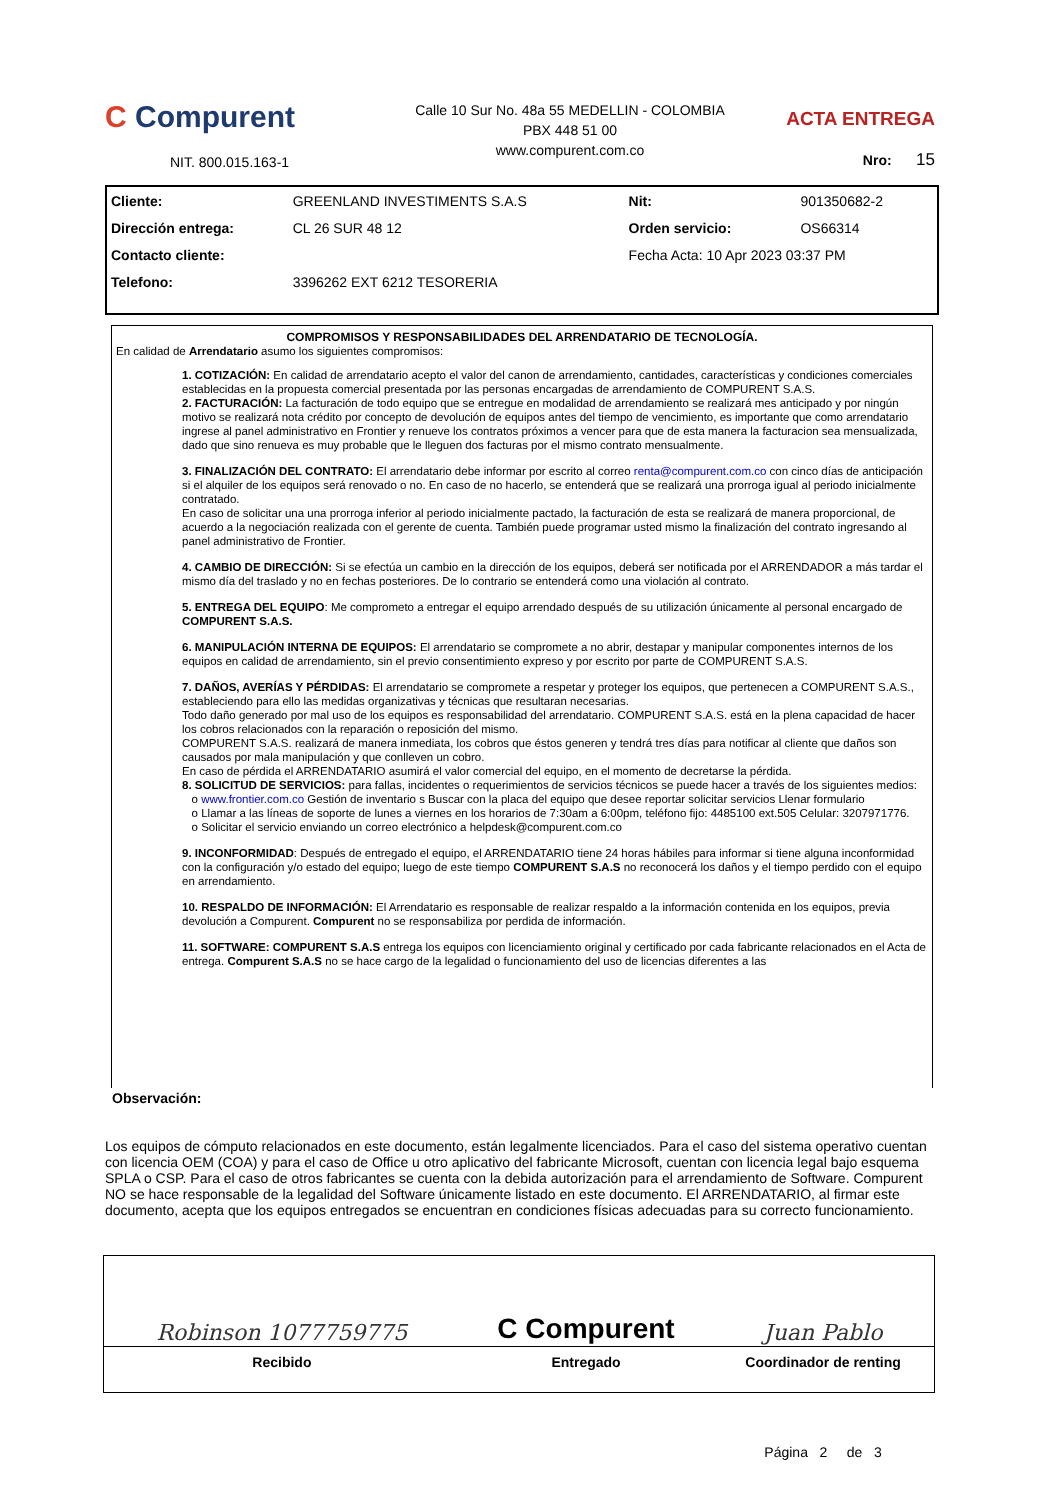C Compurent
NIT. 800.015.163-1
Calle 10 Sur No. 48a 55 MEDELLIN - COLOMBIA
PBX 448 51 00
www.compurent.com.co
ACTA ENTREGA
Nro: 15
| Cliente: | GREENLAND INVESTIMENTS S.A.S | Nit: | 901350682-2 |
| Dirección entrega: | CL 26 SUR 48 12 | Orden servicio: | OS66314 |
| Contacto cliente: | | Fecha Acta: 10 Apr 2023 03:37 PM | |
| Telefono: | 3396262 EXT 6212 TESORERIA | | |
COMPROMISOS Y RESPONSABILIDADES DEL ARRENDATARIO DE TECNOLOGÍA.
En calidad de Arrendatario asumo los siguientes compromisos:
1. COTIZACIÓN: En calidad de arrendatario acepto el valor del canon de arrendamiento, cantidades, características y condiciones comerciales establecidas en la propuesta comercial presentada por las personas encargadas de arrendamiento de COMPURENT S.A.S.
2. FACTURACIÓN: La facturación de todo equipo que se entregue en modalidad de arrendamiento se realizará mes anticipado y por ningún motivo se realizará nota crédito por concepto de devolución de equipos antes del tiempo de vencimiento, es importante que como arrendatario ingrese al panel administrativo en Frontier y renueve los contratos próximos a vencer para que de esta manera la facturacion sea mensualizada, dado que sino renueva es muy probable que le lleguen dos facturas por el mismo contrato mensualmente.
3. FINALIZACIÓN DEL CONTRATO: El arrendatario debe informar por escrito al correo renta@compurent.com.co con cinco días de anticipación si el alquiler de los equipos será renovado o no. En caso de no hacerlo, se entenderá que se realizará una prorroga igual al periodo inicialmente contratado.
En caso de solicitar una una prorroga inferior al periodo inicialmente pactado, la facturación de esta se realizará de manera proporcional, de acuerdo a la negociación realizada con el gerente de cuenta. También puede programar usted mismo la finalización del contrato ingresando al panel administrativo de Frontier.
4. CAMBIO DE DIRECCIÓN: Si se efectúa un cambio en la dirección de los equipos, deberá ser notificada por el ARRENDADOR a más tardar el mismo día del traslado y no en fechas posteriores. De lo contrario se entenderá como una violación al contrato.
5. ENTREGA DEL EQUIPO: Me comprometo a entregar el equipo arrendado después de su utilización únicamente al personal encargado de COMPURENT S.A.S.
6. MANIPULACIÓN INTERNA DE EQUIPOS: El arrendatario se compromete a no abrir, destapar y manipular componentes internos de los equipos en calidad de arrendamiento, sin el previo consentimiento expreso y por escrito por parte de COMPURENT S.A.S.
7. DAÑOS, AVERÍAS Y PÉRDIDAS: El arrendatario se compromete a respetar y proteger los equipos, que pertenecen a COMPURENT S.A.S., estableciendo para ello las medidas organizativas y técnicas que resultaran necesarias.
Todo daño generado por mal uso de los equipos es responsabilidad del arrendatario. COMPURENT S.A.S. está en la plena capacidad de hacer los cobros relacionados con la reparación o reposición del mismo.
COMPURENT S.A.S. realizará de manera inmediata, los cobros que éstos generen y tendrá tres días para notificar al cliente que daños son causados por mala manipulación y que conlleven un cobro.
En caso de pérdida el ARRENDATARIO asumirá el valor comercial del equipo, en el momento de decretarse la pérdida.
8. SOLICITUD DE SERVICIOS: para fallas, incidentes o requerimientos de servicios técnicos se puede hacer a través de los siguientes medios:
o www.frontier.com.co Gestión de inventario s Buscar con la placa del equipo que desee reportar solicitar servicios Llenar formulario
o Llamar a las líneas de soporte de lunes a viernes en los horarios de 7:30am a 6:00pm, teléfono fijo: 4485100 ext.505 Celular: 3207971776.
o Solicitar el servicio enviando un correo electrónico a helpdesk@compurent.com.co
9. INCONFORMIDAD: Después de entregado el equipo, el ARRENDATARIO tiene 24 horas hábiles para informar si tiene alguna inconformidad con la configuración y/o estado del equipo; luego de este tiempo COMPURENT S.A.S no reconocerá los daños y el tiempo perdido con el equipo en arrendamiento.
10. RESPALDO DE INFORMACIÓN: El Arrendatario es responsable de realizar respaldo a la información contenida en los equipos, previa devolución a Compurent. Compurent no se responsabiliza por perdida de información.
11. SOFTWARE: COMPURENT S.A.S entrega los equipos con licenciamiento original y certificado por cada fabricante relacionados en el Acta de entrega. Compurent S.A.S no se hace cargo de la legalidad o funcionamiento del uso de licencias diferentes a las
Observación:
Los equipos de cómputo relacionados en este documento, están legalmente licenciados. Para el caso del sistema operativo cuentan con licencia OEM (COA) y para el caso de Office u otro aplicativo del fabricante Microsoft, cuentan con licencia legal bajo esquema SPLA o CSP. Para el caso de otros fabricantes se cuenta con la debida autorización para el arrendamiento de Software. Compurent NO se hace responsable de la legalidad del Software únicamente listado en este documento. El ARRENDATARIO, al firmar este documento, acepta que los equipos entregados se encuentran en condiciones físicas adecuadas para su correcto funcionamiento.
| Robinson 1077759775 | C Compurent | Juan Pablo |
| Recibido | Entregado | Coordinador de renting |
| | | Página 2 de 3 |